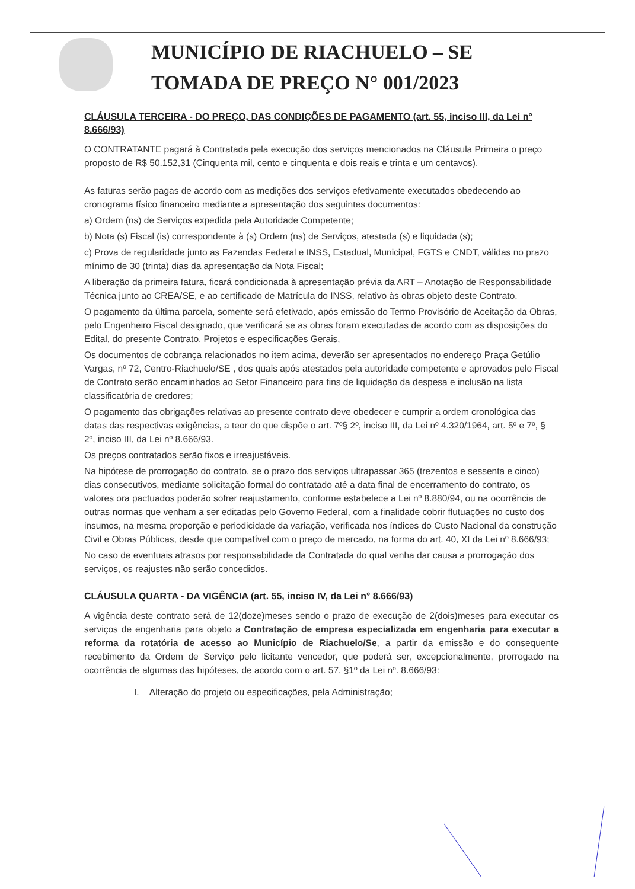MUNICÍPIO DE RIACHUELO – SE
TOMADA DE PREÇO N° 001/2023
CLÁUSULA TERCEIRA - DO PREÇO, DAS CONDIÇÕES DE PAGAMENTO (art. 55, inciso III, da Lei n° 8.666/93)
O CONTRATANTE pagará à Contratada pela execução dos serviços mencionados na Cláusula Primeira o preço proposto de R$ 50.152,31 (Cinquenta mil, cento e cinquenta e dois reais e trinta e um centavos).
As faturas serão pagas de acordo com as medições dos serviços efetivamente executados obedecendo ao cronograma físico financeiro mediante a apresentação dos seguintes documentos:
a) Ordem (ns) de Serviços expedida pela Autoridade Competente;
b) Nota (s) Fiscal (is) correspondente à (s) Ordem (ns) de Serviços, atestada (s) e liquidada (s);
c) Prova de regularidade junto as Fazendas Federal e INSS, Estadual, Municipal, FGTS e CNDT, válidas no prazo mínimo de 30 (trinta) dias da apresentação da Nota Fiscal;
A liberação da primeira fatura, ficará condicionada à apresentação prévia da ART – Anotação de Responsabilidade Técnica junto ao CREA/SE, e ao certificado de Matrícula do INSS, relativo às obras objeto deste Contrato.
O pagamento da última parcela, somente será efetivado, após emissão do Termo Provisório de Aceitação da Obras, pelo Engenheiro Fiscal designado, que verificará se as obras foram executadas de acordo com as disposições do Edital, do presente Contrato, Projetos e especificações Gerais,
Os documentos de cobrança relacionados no item acima, deverão ser apresentados no endereço Praça Getúlio Vargas, nº 72, Centro-Riachuelo/SE , dos quais após atestados pela autoridade competente e aprovados pelo Fiscal de Contrato serão encaminhados ao Setor Financeiro para fins de liquidação da despesa e inclusão na lista classificatória de credores;
O pagamento das obrigações relativas ao presente contrato deve obedecer e cumprir a ordem cronológica das datas das respectivas exigências, a teor do que dispõe o art. 7º§ 2º, inciso III, da Lei nº 4.320/1964, art. 5º e 7º, § 2º, inciso III, da Lei nº 8.666/93.
Os preços contratados serão fixos e irreajustáveis.
Na hipótese de prorrogação do contrato, se o prazo dos serviços ultrapassar 365 (trezentos e sessenta e cinco) dias consecutivos, mediante solicitação formal do contratado até a data final de encerramento do contrato, os valores ora pactuados poderão sofrer reajustamento, conforme estabelece a Lei nº 8.880/94, ou na ocorrência de outras normas que venham a ser editadas pelo Governo Federal, com a finalidade cobrir flutuações no custo dos insumos, na mesma proporção e periodicidade da variação, verificada nos índices do Custo Nacional da construção Civil e Obras Públicas, desde que compatível com o preço de mercado, na forma do art. 40, XI da Lei nº 8.666/93;
No caso de eventuais atrasos por responsabilidade da Contratada do qual venha dar causa a prorrogação dos serviços, os reajustes não serão concedidos.
CLÁUSULA QUARTA - DA VIGÊNCIA (art. 55, inciso IV, da Lei n° 8.666/93)
A vigência deste contrato será de 12(doze)meses sendo o prazo de execução de 2(dois)meses para executar os serviços de engenharia para objeto a Contratação de empresa especializada em engenharia para executar a reforma da rotatória de acesso ao Município de Riachuelo/Se, a partir da emissão e do consequente recebimento da Ordem de Serviço pelo licitante vencedor, que poderá ser, excepcionalmente, prorrogado na ocorrência de algumas das hipóteses, de acordo com o art. 57, §1º da Lei nº. 8.666/93:
I. Alteração do projeto ou especificações, pela Administração;